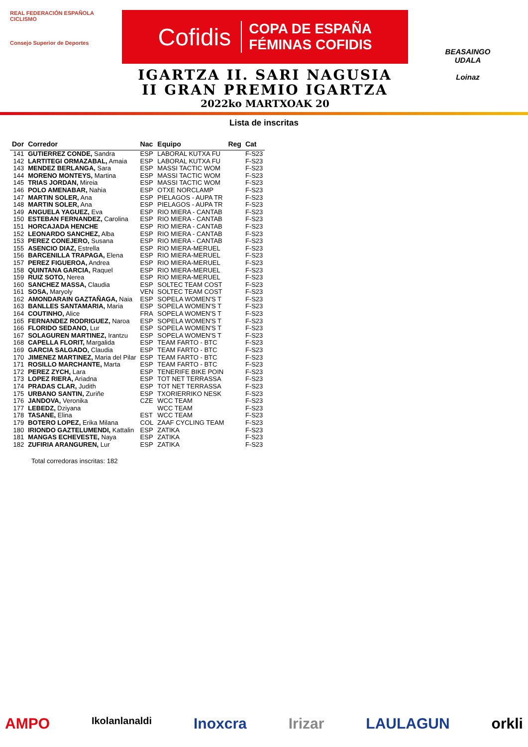REAL FEDERACIÓN ESPAÑOLA CICLISMO
Consejo Superior de Deportes
Cofidis COPA DE ESPAÑA
FÉMINAS COFIDIS
IGARTZA II. SARI NAGUSIA
II GRAN PREMIO IGARTZA
2022ko MARTXOAK 20
BEASAINGO
UDALA
Loinaz
Lista de inscritas
| Dor | Corredor | Nac | Equipo | Reg | Cat |
| --- | --- | --- | --- | --- | --- |
| 141 | GUTIERREZ CONDE, Sandra | ESP | LABORAL KUTXA FU | | F-S23 |
| 142 | LARTITEGI ORMAZABAL, Amaia | ESP | LABORAL KUTXA FU | | F-S23 |
| 143 | MENDEZ BERLANGA, Sara | ESP | MASSI TACTIC WOM | | F-S23 |
| 144 | MORENO MONTEYS, Martina | ESP | MASSI TACTIC WOM | | F-S23 |
| 145 | TRIAS JORDAN, Mireia | ESP | MASSI TACTIC WOM | | F-S23 |
| 146 | POLO AMENABAR, Nahia | ESP | OTXE NORCLAMP | | F-S23 |
| 147 | MARTIN SOLER, Ana | ESP | PIELAGOS - AUPA TR | | F-S23 |
| 148 | MARTIN SOLER, Ana | ESP | PIELAGOS - AUPA TR | | F-S23 |
| 149 | ANGUELA YAGUEZ, Eva | ESP | RIO MIERA - CANTAB | | F-S23 |
| 150 | ESTEBAN FERNANDEZ, Carolina | ESP | RIO MIERA - CANTAB | | F-S23 |
| 151 | HORCAJADA HENCHE | ESP | RIO MIERA - CANTAB | | F-S23 |
| 152 | LEONARDO SANCHEZ, Alba | ESP | RIO MIERA - CANTAB | | F-S23 |
| 153 | PEREZ CONEJERO, Susana | ESP | RIO MIERA - CANTAB | | F-S23 |
| 155 | ASENCIO DIAZ, Estrella | ESP | RIO MIERA-MERUEL | | F-S23 |
| 156 | BARCENILLA TRAPAGA, Elena | ESP | RIO MIERA-MERUEL | | F-S23 |
| 157 | PEREZ FIGUEROA, Andrea | ESP | RIO MIERA-MERUEL | | F-S23 |
| 158 | QUINTANA GARCIA, Raquel | ESP | RIO MIERA-MERUEL | | F-S23 |
| 159 | RUIZ SOTO, Nerea | ESP | RIO MIERA-MERUEL | | F-S23 |
| 160 | SANCHEZ MASSA, Claudia | ESP | SOLTEC TEAM COST | | F-S23 |
| 161 | SOSA, Maryoly | VEN | SOLTEC TEAM COST | | F-S23 |
| 162 | AMONDARAIN GAZTAÑAGA, Naia | ESP | SOPELA WOMEN'S T | | F-S23 |
| 163 | BANLLES SANTAMARIA, Maria | ESP | SOPELA WOMEN'S T | | F-S23 |
| 164 | COUTINHO, Alice | FRA | SOPELA WOMEN'S T | | F-S23 |
| 165 | FERNANDEZ RODRIGUEZ, Naroa | ESP | SOPELA WOMEN'S T | | F-S23 |
| 166 | FLORIDO SEDANO, Lur | ESP | SOPELA WOMEN'S T | | F-S23 |
| 167 | SOLAGUREN MARTINEZ, Irantzu | ESP | SOPELA WOMEN'S T | | F-S23 |
| 168 | CAPELLA FLORIT, Margalida | ESP | TEAM FARTO - BTC | | F-S23 |
| 169 | GARCIA SALGADO, Claudia | ESP | TEAM FARTO - BTC | | F-S23 |
| 170 | JIMENEZ MARTINEZ, Maria del Pilar | ESP | TEAM FARTO - BTC | | F-S23 |
| 171 | ROSILLO MARCHANTE, Marta | ESP | TEAM FARTO - BTC | | F-S23 |
| 172 | PEREZ ZYCH, Lara | ESP | TENERIFE BIKE POIN | | F-S23 |
| 173 | LOPEZ RIERA, Ariadna | ESP | TOT NET TERRASSA | | F-S23 |
| 174 | PRADAS CLAR, Judith | ESP | TOT NET TERRASSA | | F-S23 |
| 175 | URBANO SANTIN, Zuriñe | ESP | TXORIERRIKO NESK | | F-S23 |
| 176 | JANDOVA, Veronika | CZE | WCC TEAM | | F-S23 |
| 177 | LEBEDZ, Dziyana | | WCC TEAM | | F-S23 |
| 178 | TASANE, Elina | EST | WCC TEAM | | F-S23 |
| 179 | BOTERO LOPEZ, Erika Milana | COL | ZAAF CYCLING TEAM | | F-S23 |
| 180 | IRIONDO GAZTELUMENDI, Kattalin | ESP | ZATIKA | | F-S23 |
| 181 | MANGAS ECHEVESTE, Naya | ESP | ZATIKA | | F-S23 |
| 182 | ZUFIRIA ARANGUREN, Lur | ESP | ZATIKA | | F-S23 |
Total corredoras inscritas: 182
AMPO Ikolanlanaldi Inoxcra Irizar LAULAGUN orkli